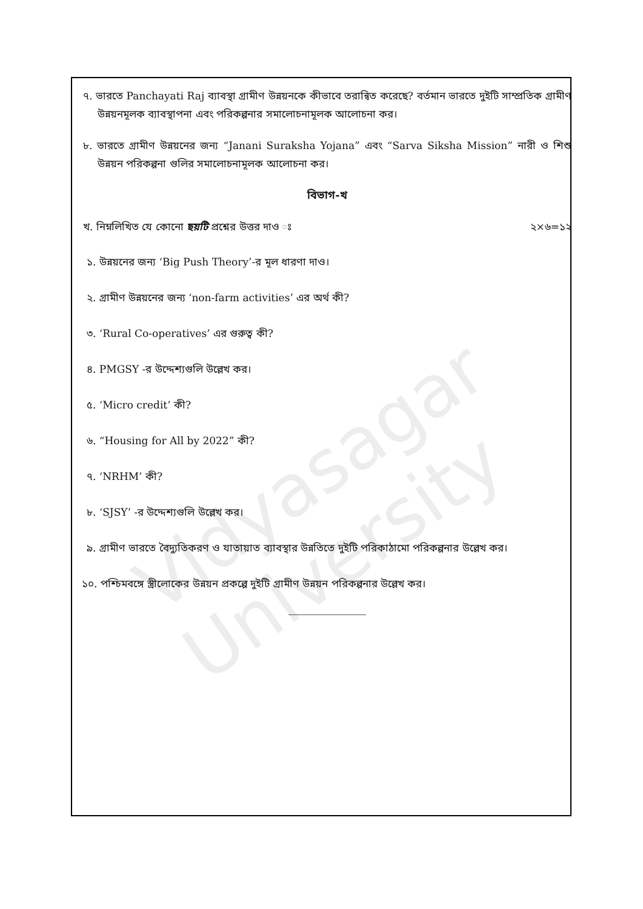Vidyasagar University
৭. ভারতে Panchayati Raj ব্যাবস্থা গ্রামীণ উন্নয়নকে কীভাবে তরান্বিত করেছে? বর্তমান ভারতে দুইটি সাম্প্রতিক গ্রামীণ উন্নয়নমূলক ব্যাবস্থাপনা এবং পরিকল্পনার সমালোচনামূলক আলোচনা কর।
৮. ভারতে গ্রামীণ উন্নয়নের জন্য “Janani Suraksha Yojana” এবং “Sarva Siksha Mission” নারী ও শিশু উন্নয়ন পরিকল্পনা গুলির সমালোচনামূলক আলোচনা কর।
বিভাগ-খ
খ. নিম্নলিখিত যে কোনো ছয়টি প্রশ্নের উত্তর দাও ঃ ২×৬=১২
১. উন্নয়নের জন্য ‘Big Push Theory’-র মূল ধারণা দাও।
২. গ্রামীণ উন্নয়নের জন্য ‘non-farm activities’ এর অর্থ কী?
৩. ‘Rural Co-operatives’ এর গুরুত্ব কী?
৪. PMGSY -র উদ্দেশ্যগুলি উল্লেখ কর।
৫. ‘Micro credit’ কী?
৬. “Housing for All by 2022” কী?
৭. ‘NRHM’ কী?
৮. ‘SJSY’ -র উদ্দেশ্যগুলি উল্লেখ কর।
৯. গ্রামীণ ভারতে বৈদ্যুতিকরণ ও যাতায়াত ব্যাবস্থার উন্নতিতে দুইটি পরিকাঠামো পরিকল্পনার উল্লেখ কর।
১০. পশ্চিমবঙ্গে স্ত্রীলোকের উন্নয়ন প্রকল্পে দুইটি গ্রামীণ উন্নয়ন পরিকল্পনার উল্লেখ কর।